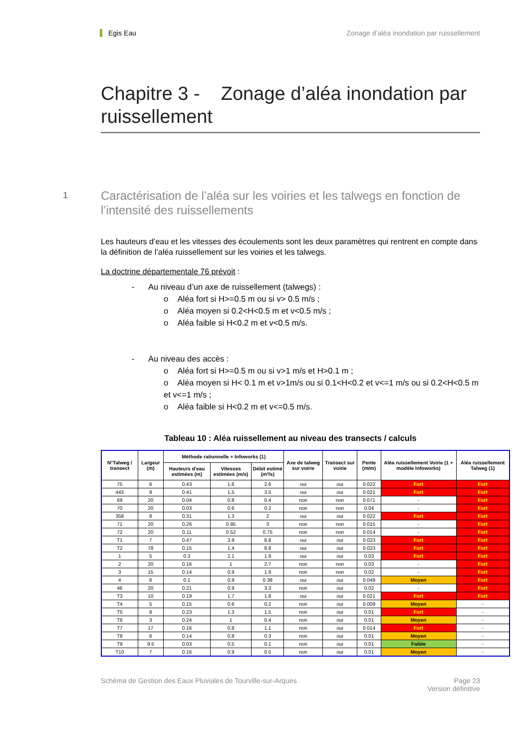Egis Eau Zonage d’aléa inondation par ruissellement
Chapitre 3 - Zonage d’aléa inondation par ruissellement
1 Caractérisation de l’aléa sur les voiries et les talwegs en fonction de l’intensité des ruissellements
Les hauteurs d’eau et les vitesses des écoulements sont les deux paramètres qui rentrent en compte dans la définition de l’aléa ruissellement sur les voiries et les talwegs.
La doctrine départementale 76 prévoit :
- Au niveau d’un axe de ruissellement (talwegs) :
o Aléa fort si H>=0.5 m ou si v> 0.5 m/s ;
o Aléa moyen si 0.2<H<0.5 m et v<0.5 m/s ;
o Aléa faible si H<0.2 m et v<0.5 m/s.
- Au niveau des accès :
o Aléa fort si H>=0.5 m ou si v>1 m/s et H>0.1 m ;
o Aléa moyen si H< 0.1 m et v>1m/s ou si 0.1<H<0.2 et v<=1 m/s ou si 0.2<H<0.5 m et v<=1 m/s ;
o Aléa faible si H<0.2 m et v<=0.5 m/s.
Tableau 10 : Aléa ruissellement au niveau des transects / calculs
| N°Talweg / transect | Largeur (m) | Méthode rationnelle + Infoworks (1) | | | Axe de talweg sur voirie | Transect sur voirie | Pente (m/m) | Aléa ruissellement Voirie (1 + modèle Infoworks) | Aléa ruissellement Talweg (1) |
| --- | --- | --- | --- | --- | --- | --- | --- | --- | --- |
| | | Hauteurs d'eau estimées (m) | Vitesses estimées (m/s) | Débit estimé (m³/s) | | | | | |
| 75 | 6 | 0.43 | 1.6 | 2.6 | oui | oui | 0.022 | Fort | Fort |
| 443 | 9 | 0.41 | 1.5 | 3.5 | oui | oui | 0.021 | Fort | Fort |
| 69 | 20 | 0.04 | 0.8 | 0.4 | non | non | 0.071 | - | Fort |
| 70 | 20 | 0.03 | 0.6 | 0.2 | non | non | 0.04 | - | Fort |
| 358 | 8 | 0.31 | 1.3 | 2 | oui | oui | 0.022 | Fort | Fort |
| 71 | 20 | 0.26 | 0.95 | 3 | non | non | 0.015 | - | Fort |
| 72 | 20 | 0.11 | 0.52 | 0.75 | non | non | 0.014 | - | Fort |
| T1 | 7 | 0.47 | 3.9 | 8.8 | oui | oui | 0.023 | Fort | Fort |
| T2 | 78 | 0.15 | 1.4 | 8.8 | oui | oui | 0.023 | Fort | Fort |
| 1 | 5 | 0.3 | 2.1 | 1.9 | oui | oui | 0.03 | Fort | Fort |
| 2 | 20 | 0.16 | 1 | 2.7 | non | non | 0.03 | - | Fort |
| 3 | 15 | 0.14 | 0.9 | 1.9 | non | non | 0.02 | - | Fort |
| 4 | 6 | 0.1 | 0.9 | 0.38 | oui | oui | 0.049 | Moyen | Fort |
| 46 | 20 | 0.21 | 0.9 | 3.3 | non | oui | 0.02 | - | Fort |
| T3 | 10 | 0.19 | 1.7 | 1.8 | oui | oui | 0.021 | Fort | Fort |
| T4 | 5 | 0.15 | 0.6 | 0.2 | non | oui | 0.009 | Moyen | - |
| T5 | 8 | 0.23 | 1.3 | 1.5 | non | oui | 0.01 | Fort | - |
| T6 | 3 | 0.24 | 1 | 0.4 | non | oui | 0.01 | Moyen | - |
| T7 | 17 | 0.16 | 0.8 | 1.1 | non | oui | 0.014 | Fort | - |
| T8 | 6 | 0.14 | 0.8 | 0.3 | non | oui | 0.01 | Moyen | - |
| T9 | 9.5 | 0.03 | 0.5 | 0.1 | non | oui | 0.01 | Faible | - |
| T10 | 7 | 0.16 | 0.9 | 0.5 | non | oui | 0.01 | Moyen | - |
Schéma de Gestion des Eaux Pluviales de Tourville-sur-Arques Page 23
Version définitive